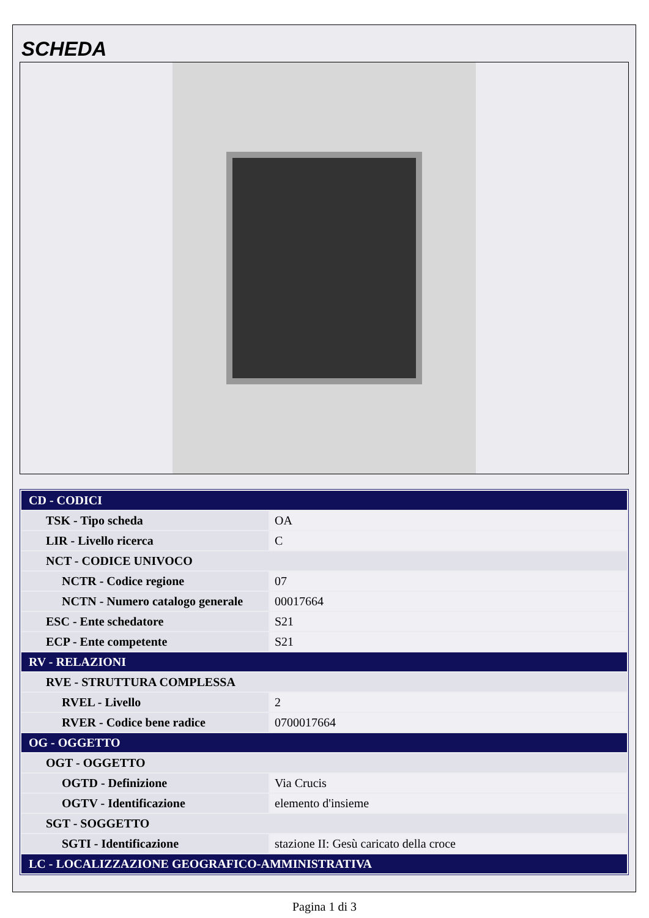SCHEDA
| CD - CODICI | |
| TSK - Tipo scheda | OA |
| LIR - Livello ricerca | C |
| NCT - CODICE UNIVOCO | |
| NCTR - Codice regione | 07 |
| NCTN - Numero catalogo generale | 00017664 |
| ESC - Ente schedatore | S21 |
| ECP - Ente competente | S21 |
| RV - RELAZIONI | |
| RVE - STRUTTURA COMPLESSA | |
| RVEL - Livello | 2 |
| RVER - Codice bene radice | 0700017664 |
| OG - OGGETTO | |
| OGT - OGGETTO | |
| OGTD - Definizione | Via Crucis |
| OGTV - Identificazione | elemento d'insieme |
| SGT - SOGGETTO | |
| SGTI - Identificazione | stazione II: Gesù caricato della croce |
| LC - LOCALIZZAZIONE GEOGRAFICO-AMMINISTRATIVA | |
Pagina 1 di 3